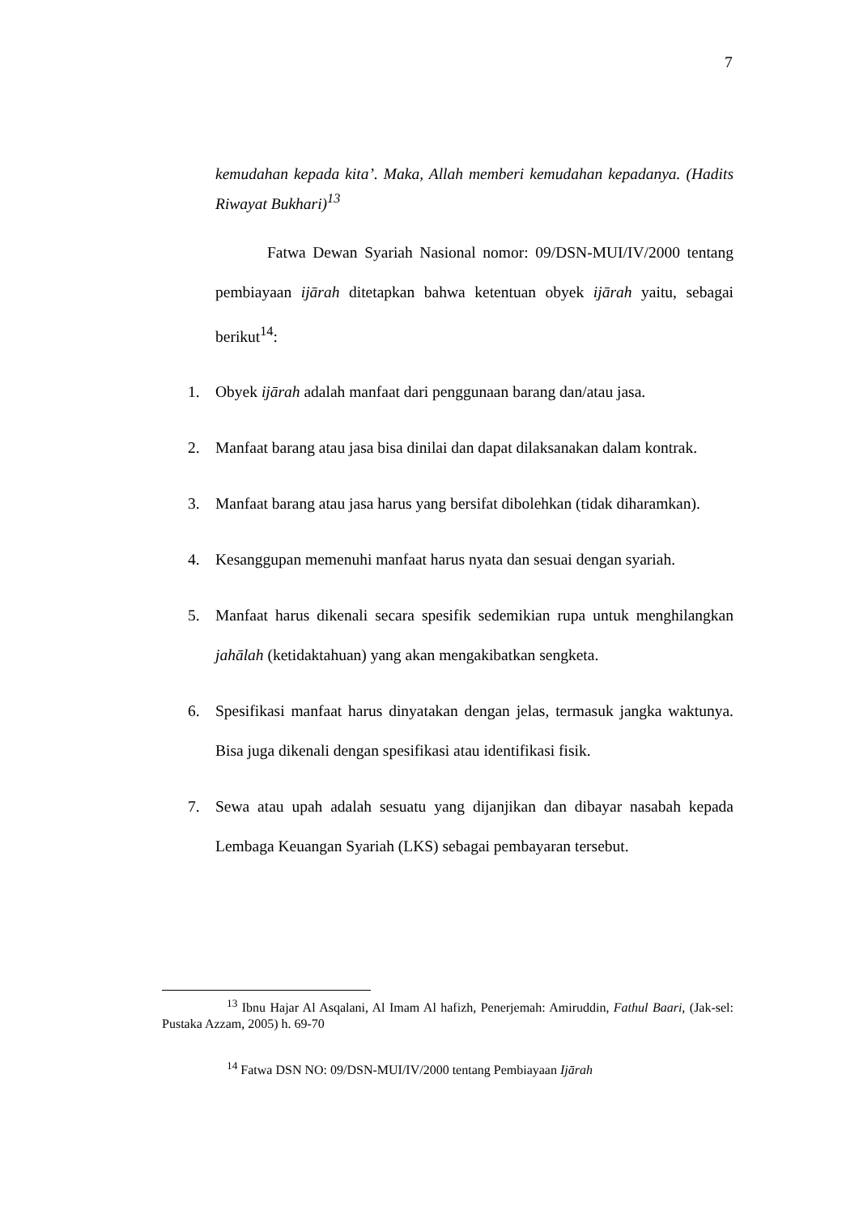7
kemudahan kepada kita’. Maka, Allah memberi kemudahan kepadanya. (Hadits Riwayat Bukhari)<sup>13</sup>
Fatwa Dewan Syariah Nasional nomor: 09/DSN-MUI/IV/2000 tentang pembiayaan ijārah ditetapkan bahwa ketentuan obyek ijārah yaitu, sebagai berikut<sup>14</sup>:
1. Obyek ijārah adalah manfaat dari penggunaan barang dan/atau jasa.
2. Manfaat barang atau jasa bisa dinilai dan dapat dilaksanakan dalam kontrak.
3. Manfaat barang atau jasa harus yang bersifat dibolehkan (tidak diharamkan).
4. Kesanggupan memenuhi manfaat harus nyata dan sesuai dengan syariah.
5. Manfaat harus dikenali secara spesifik sedemikian rupa untuk menghilangkan jahālah (ketidaktahuan) yang akan mengakibatkan sengketa.
6. Spesifikasi manfaat harus dinyatakan dengan jelas, termasuk jangka waktunya. Bisa juga dikenali dengan spesifikasi atau identifikasi fisik.
7. Sewa atau upah adalah sesuatu yang dijanjikan dan dibayar nasabah kepada Lembaga Keuangan Syariah (LKS) sebagai pembayaran tersebut.
<sup>13</sup> Ibnu Hajar Al Asqalani, Al Imam Al hafizh, Penerjemah: Amiruddin, Fathul Baari, (Jak-sel: Pustaka Azzam, 2005) h. 69-70
<sup>14</sup> Fatwa DSN NO: 09/DSN-MUI/IV/2000 tentang Pembiayaan Ijārah